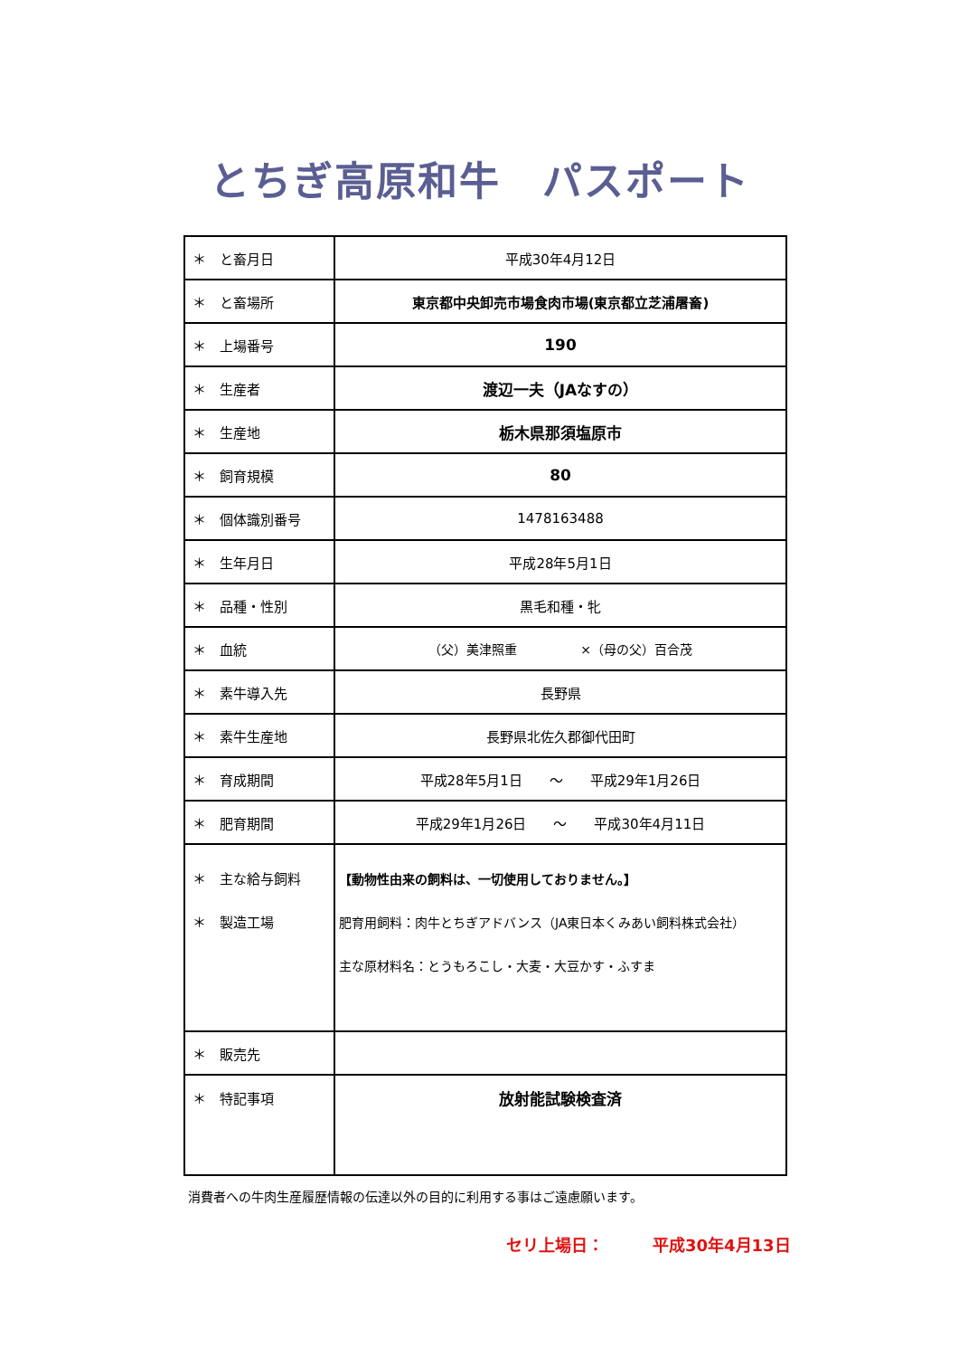とちぎ高原和牛　パスポート
| ＊ と畜月日 | 平成30年4月12日 |
| ＊ と畜場所 | 東京都中央卸売市場食肉市場(東京都立芝浦屠畜) |
| ＊ 上場番号 | 190 |
| ＊ 生産者 | 渡辺一夫（JAなすの） |
| ＊ 生産地 | 栃木県那須塩原市 |
| ＊ 飼育規模 | 80 |
| ＊ 個体識別番号 | 1478163488 |
| ＊ 生年月日 | 平成28年5月1日 |
| ＊ 品種・性別 | 黒毛和種・牝 |
| ＊ 血統 | （父）美津照重 ×（母の父）百合茂 |
| ＊ 素牛導入先 | 長野県 |
| ＊ 素牛生産地 | 長野県北佐久郡御代田町 |
| ＊ 育成期間 | 平成28年5月1日 ～ 平成29年1月26日 |
| ＊ 肥育期間 | 平成29年1月26日 ～ 平成30年4月11日 |
| ＊ 主な給与飼料 ＊ 製造工場 | 【動物性由来の飼料は、一切使用しておりません。】 肥育用飼料：肉牛とちぎアドバンス（JA東日本くみあい飼料株式会社） 主な原材料名：とうもろこし・大麦・大豆かす・ふすま |
| ＊ 販売先 | |
| ＊ 特記事項 | 放射能試験検査済 |
消費者への牛肉生産履歴情報の伝達以外の目的に利用する事はご遠慮願います。
セリ上場日：　　　平成30年4月13日